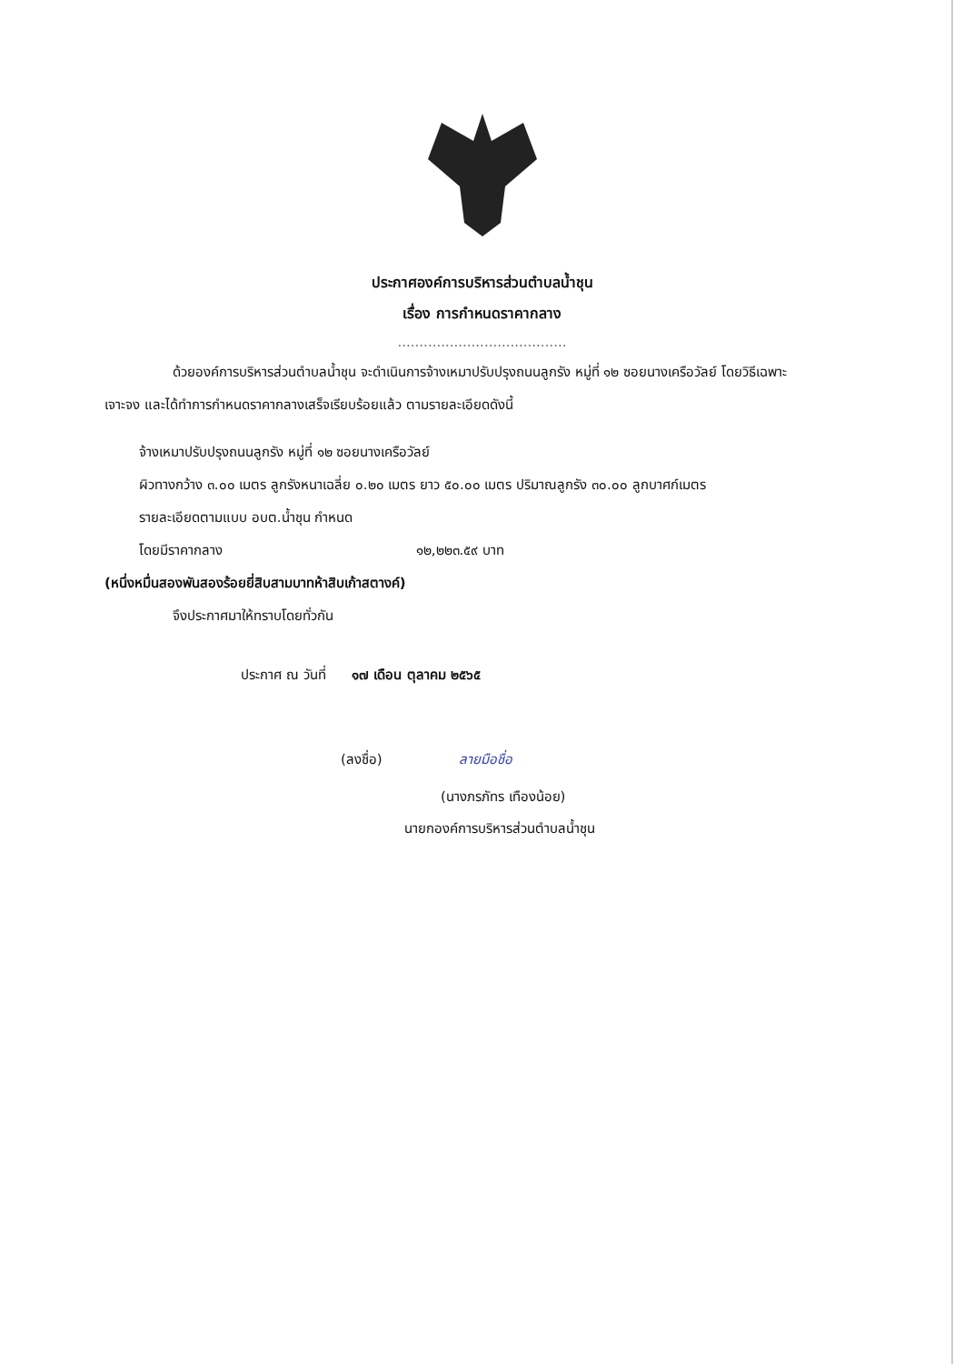ประกาศองค์การบริหารส่วนตำบลน้ำชุน
เรื่อง การกำหนดราคากลาง
.......................................
ด้วยองค์การบริหารส่วนตำบลน้ำชุน จะดำเนินการจ้างเหมาปรับปรุงถนนลูกรัง หมู่ที่ ๑๒ ซอยนางเครือวัลย์ โดยวิธีเฉพาะเจาะจง และได้ทำการกำหนดราคากลางเสร็จเรียบร้อยแล้ว ตามรายละเอียดดังนี้
จ้างเหมาปรับปรุงถนนลูกรัง หมู่ที่ ๑๒ ซอยนางเครือวัลย์
ผิวทางกว้าง ๓.๐๐ เมตร ลูกรังหนาเฉลี่ย ๐.๒๐ เมตร ยาว ๕๐.๐๐ เมตร ปริมาณลูกรัง ๓๐.๐๐ ลูกบาศก์เมตร
รายละเอียดตามแบบ อบต.น้ำชุน กำหนด
โดยมีราคากลาง ๑๒,๒๒๓.๕๙ บาท
(หนึ่งหมื่นสองพันสองร้อยยี่สิบสามบาทห้าสิบเก้าสตางค์)
จึงประกาศมาให้ทราบโดยทั่วกัน
ประกาศ ณ วันที่ ๑๗ เดือน ตุลาคม ๒๕๖๕
(ลงชื่อ) ลายมือชื่อ
(นางภรภัทร เทืองน้อย)
นายกองค์การบริหารส่วนตำบลน้ำชุน